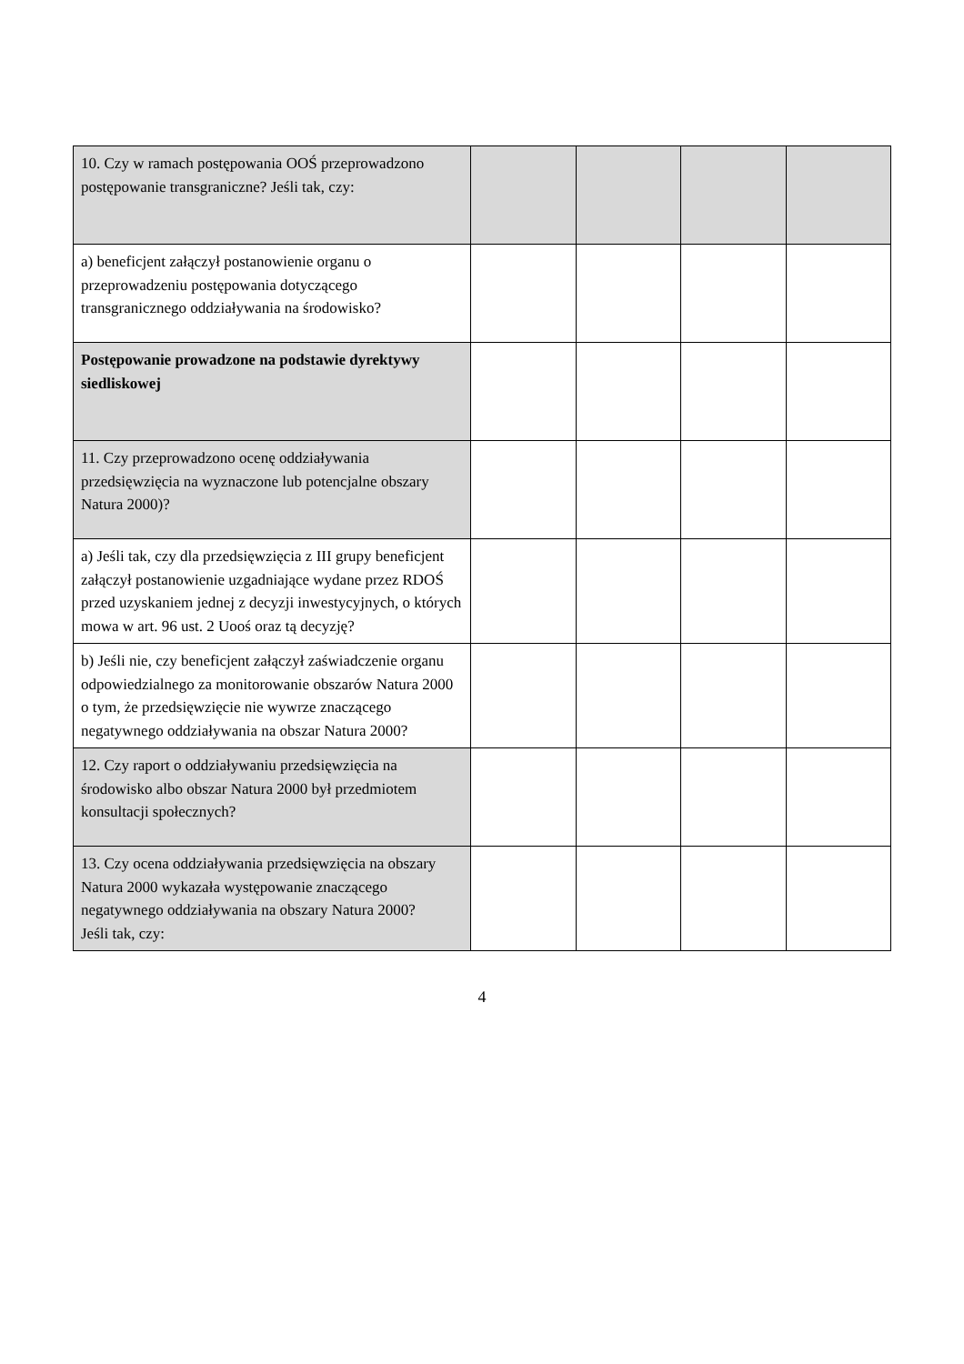| 10. Czy w ramach postępowania OOŚ przeprowadzono postępowanie transgraniczne? Jeśli tak, czy: | | | | |
| a) beneficjent załączył postanowienie organu o przeprowadzeniu postępowania dotyczącego transgranicznego oddziaływania na środowisko? | | | | |
| Postępowanie prowadzone na podstawie dyrektywy siedliskowej | | | | |
| 11. Czy przeprowadzono ocenę oddziaływania przedsięwzięcia na wyznaczone lub potencjalne obszary Natura 2000)? | | | | |
| a) Jeśli tak, czy dla przedsięwzięcia z III grupy beneficjent załączył postanowienie uzgadniające wydane przez RDOŚ przed uzyskaniem jednej z decyzji inwestycyjnych, o których mowa w art. 96 ust. 2 Uooś oraz tą decyzję? | | | | |
| b) Jeśli nie, czy beneficjent załączył zaświadczenie organu odpowiedzialnego za monitorowanie obszarów Natura 2000 o tym, że przedsięwzięcie nie wywrze znaczącego negatywnego oddziaływania na obszar Natura 2000? | | | | |
| 12. Czy raport o oddziaływaniu przedsięwzięcia na środowisko albo obszar Natura 2000 był przedmiotem konsultacji społecznych? | | | | |
| 13. Czy ocena oddziaływania przedsięwzięcia na obszary Natura 2000 wykazała występowanie znaczącego negatywnego oddziaływania na obszary Natura 2000? Jeśli tak, czy: | | | | |
4